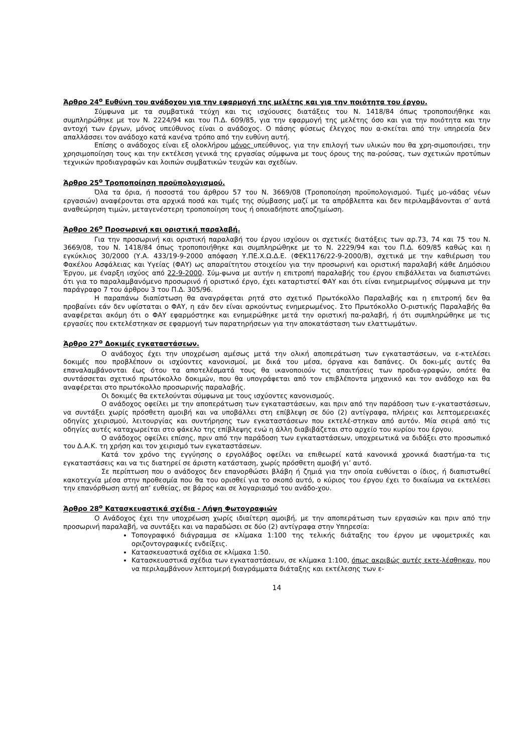Άρθρο 24<sup>ο</sup> Ευθύνη του ανάδοχου για την εφαρμογή της μελέτης και για την ποιότητα του έργου.
Σύμφωνα με τα συμβατικά τεύχη και τις ισχύουσες διατάξεις του Ν. 1418/84 όπως τροποποιήθηκε και συμπληρώθηκε με τον Ν. 2224/94 και του Π.Δ. 609/85, για την εφαρμογή της μελέτης όσο και για την ποιότητα και την αντοχή των έργων, μόνος υπεύθυνος είναι ο ανάδοχος. Ο πάσης φύσεως έλεγχος που α-σκείται από την υπηρεσία δεν απαλλάσσει τον ανάδοχο κατά κανένα τρόπο από την ευθύνη αυτή.
Επίσης ο ανάδοχος είναι εξ ολοκλήρου μόνος υπεύθυνος, για την επιλογή των υλικών που θα χρη-σιμοποιήσει, την χρησιμοποίηση τους και την εκτέλεση γενικά της εργασίας σύμφωνα με τους όρους της πα-ρούσας, των σχετικών προτύπων τεχνικών προδιαγραφών και λοιπών συμβατικών τευχών και σχεδίων.
Άρθρο 25<sup>ο</sup> Τροποποίηση προϋπολογισμού.
Όλα τα όρια, ή ποσοστά του άρθρου 57 του Ν. 3669/08 (Τροποποίηση προϋπολογισμού. Τιμές μο-νάδας νέων εργασιών) αναφέρονται στα αρχικά ποσά και τιμές της σύμβασης μαζί με τα απρόβλεπτα και δεν περιλαμβάνονται σ’ αυτά αναθεώρηση τιμών, μεταγενέστερη τροποποίηση τους ή οποιαδήποτε αποζημίωση.
Άρθρο 26<sup>ο</sup> Προσωρινή και οριστική παραλαβή.
Για την προσωρινή και οριστική παραλαβή του έργου ισχύουν οι σχετικές διατάξεις των αρ.73, 74 και 75 του Ν. 3669/08, του Ν. 1418/84 όπως τροποποιήθηκε και συμπληρώθηκε με το Ν. 2229/94 και του Π.Δ. 609/85 καθώς και η εγκύκλιος 30/2000 (Υ.Α. 433/19-9-2000 απόφαση Υ.ΠΕ.Χ.Ω.Δ.Ε. (ΦΕΚ1176/22-9-2000/Β), σχετικά με την καθιέρωση του Φακέλου Ασφάλειας και Υγείας (ΦΑΥ) ως απαραίτητου στοιχείου για την προσωρινή και οριστική παραλαβή κάθε Δημόσιου Έργου, με έναρξη ισχύος από 22-9-2000. Σύμ-φωνα με αυτήν η επιτροπή παραλαβής του έργου επιβάλλεται να διαπιστώνει ότι για το παραλαμβανόμενο προσωρινό ή οριστικό έργο, έχει καταρτιστεί ΦΑΥ και ότι είναι ενημερωμένος σύμφωνα με την παράγραφο 7 του άρθρου 3 του Π.Δ. 305/96.
Η παραπάνω διαπίστωση θα αναγράφεται ρητά στο σχετικό Πρωτόκολλο Παραλαβής και η επιτροπή δεν θα προβαίνει εάν δεν υφίσταται ο ΦΑΥ, η εάν δεν είναι αρκούντως ενημερωμένος. Στο Πρωτόκολλο Ο-ριστικής Παραλαβής θα αναφέρεται ακόμη ότι ο ΦΑΥ εφαρμόστηκε και ενημερώθηκε μετά την οριστική πα-ραλαβή, ή ότι συμπληρώθηκε με τις εργασίες που εκτελέστηκαν σε εφαρμογή των παρατηρήσεων για την αποκατάσταση των ελαττωμάτων.
Άρθρο 27<sup>ο</sup> Δοκιμές εγκαταστάσεων.
Ο ανάδοχος έχει την υποχρέωση αμέσως μετά την ολική αποπεράτωση των εγκαταστάσεων, να ε-κτελέσει δοκιμές που προβλέπουν οι ισχύοντες κανονισμοί, με δικά του μέσα, όργανα και δαπάνες. Οι δοκι-μές αυτές θα επαναλαμβάνονται έως ότου τα αποτελέσματά τους θα ικανοποιούν τις απαιτήσεις των προδια-γραφών, οπότε θα συντάσσεται σχετικό πρωτόκολλο δοκιμών, που θα υπογράφεται από τον επιβλέποντα μηχανικό και τον ανάδοχο και θα αναφέρεται στο πρωτόκολλο προσωρινής παραλαβής.
Οι δοκιμές θα εκτελούνται σύμφωνα με τους ισχύοντες κανονισμούς.
Ο ανάδοχος οφείλει με την αποπεράτωση των εγκαταστάσεων, και πριν από την παράδοση των ε-γκαταστάσεων, να συντάξει χωρίς πρόσθετη αμοιβή και να υποβάλλει στη επίβλεψη σε δύο (2) αντίγραφα, πλήρεις και λεπτομερειακές οδηγίες χειρισμού, λειτουργίας και συντήρησης των εγκαταστάσεων που εκτελέ-στηκαν από αυτόν. Μία σειρά από τις οδηγίες αυτές καταχωρείται στο φάκελο της επίβλεψης ενώ η άλλη διαβιβάζεται στο αρχείο του κυρίου του έργου.
Ο ανάδοχος οφείλει επίσης, πριν από την παράδοση των εγκαταστάσεων, υποχρεωτικά να διδάξει στο προσωπικό του Δ.Α.Κ. τη χρήση και τον χειρισμό των εγκαταστάσεων.
Κατά τον χρόνο της εγγύησης ο εργολάβος οφείλει να επιθεωρεί κατά κανονικά χρονικά διαστήμα-τα τις εγκαταστάσεις και να τις διατηρεί σε άριστη κατάσταση, χωρίς πρόσθετη αμοιβή γι’ αυτό.
Σε περίπτωση που ο ανάδοχος δεν επανορθώσει βλάβη ή ζημιά για την οποία ευθύνεται ο ίδιος, ή διαπιστωθεί κακοτεχνία μέσα στην προθεσμία που θα του ορισθεί για το σκοπό αυτό, ο κύριος του έργου έχει το δικαίωμα να εκτελέσει την επανόρθωση αυτή απ’ ευθείας, σε βάρος και σε λογαριασμό του ανάδο-χου.
Άρθρο 28<sup>ο</sup> Κατασκευαστικά σχέδια - Λήψη Φωτογραφιών
Ο Ανάδοχος έχει την υποχρέωση χωρίς ιδιαίτερη αμοιβή, με την αποπεράτωση των εργασιών και πριν από την προσωρινή παραλαβή, να συντάξει και να παραδώσει σε δύο (2) αντίγραφα στην Υπηρεσία:
Τοπογραφικό διάγραμμα σε κλίμακα 1:100 της τελικής διάταξης του έργου με υψομετρικές και οριζοντογραφικές ενδείξεις.
Κατασκευαστικά σχέδια σε κλίμακα 1:50.
Κατασκευαστικά σχέδια των εγκαταστάσεων, σε κλίμακα 1:100, όπως ακριβώς αυτές εκτε-λέσθηκαν, που να περιλαμβάνουν λεπτομερή διαγράμματα διάταξης και εκτέλεσης των ε-
14